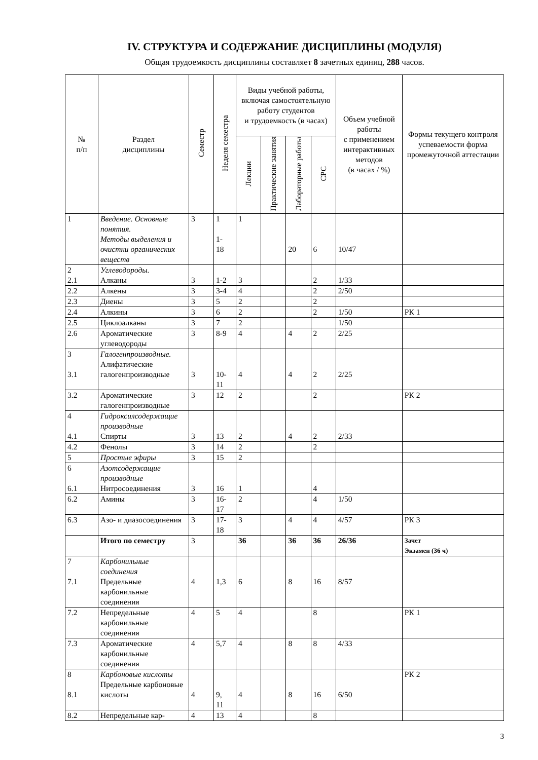IV. СТРУКТУРА И СОДЕРЖАНИЕ ДИСЦИПЛИНЫ (МОДУЛЯ)
Общая трудоемкость дисциплины составляет 8 зачетных единиц, 288 часов.
| № п/п | Раздел дисциплины | Семестр | Неделя семестра | Виды учебной работы, включая самостоятельную работу студентов и трудоемкость (в часах) | | | | Объем учебной работы с применением интерактивных методов (в часах / %) | Формы текущего контроля успеваемости форма промежуточной аттестации |
| --- | --- | --- | --- | --- | --- | --- | --- | --- | --- |
| | | | | Лекции | Практические занятия | Лабораторные работы | СРС | | |
| 1 | Введение. Основные понятия. Методы выделения и очистки органических веществ | 3 | 1 1- 18 | 1 | | 20 | 6 | 10/47 | |
| 2 2.1 | Углеводороды. Алканы | 3 | 1-2 | 3 | | | 2 | 1/33 | |
| 2.2 | Алкены | 3 | 3-4 | 4 | | | 2 | 2/50 | |
| 2.3 | Диены | 3 | 5 | 2 | | | 2 | | |
| 2.4 | Алкины | 3 | 6 | 2 | | | 2 | 1/50 | РК 1 |
| 2.5 | Циклоалканы | 3 | 7 | 2 | | | | 1/50 | |
| 2.6 | Ароматические углеводороды | 3 | 8-9 | 4 | | 4 | 2 | 2/25 | |
| 3 3.1 | Галогенпроизводные. Алифатические галогенпроизводные | 3 | 10- 11 | 4 | | 4 | 2 | 2/25 | |
| 3.2 | Ароматические галогенпроизводные | 3 | 12 | 2 | | | 2 | | РК 2 |
| 4 4.1 | Гидроксилсодержащие производные Спирты | 3 | 13 | 2 | | 4 | 2 | 2/33 | |
| 4.2 | Фенолы | 3 | 14 | 2 | | | 2 | | |
| 5 | Простые эфиры | 3 | 15 | 2 | | | | | |
| 6 6.1 | Азотсодержащие производные Нитросоединения | 3 | 16 | 1 | | | 4 | | |
| 6.2 | Амины | 3 | 16- 17 | 2 | | | 4 | 1/50 | |
| 6.3 | Азо- и диазосоединения | 3 | 17- 18 | 3 | | 4 | 4 | 4/57 | РК 3 |
| | Итого по семестру | 3 | | 36 | | 36 | 36 | 26/36 | Зачет Экзамен (36 ч) |
| 7 7.1 | Карбонильные соединения Предельные карбонильные соединения | 4 | 1,3 | 6 | | 8 | 16 | 8/57 | |
| 7.2 | Непредельные карбонильные соединения | 4 | 5 | 4 | | | 8 | | РК 1 |
| 7.3 | Ароматические карбонильные соединения | 4 | 5,7 | 4 | | 8 | 8 | 4/33 | |
| 8 8.1 | Карбоновые кислоты Предельные карбоновые кислоты | 4 | 9, 11 | 4 | | 8 | 16 | 6/50 | РК 2 |
| 8.2 | Непредельные кар- | 4 | 13 | 4 | | | 8 | | |
3